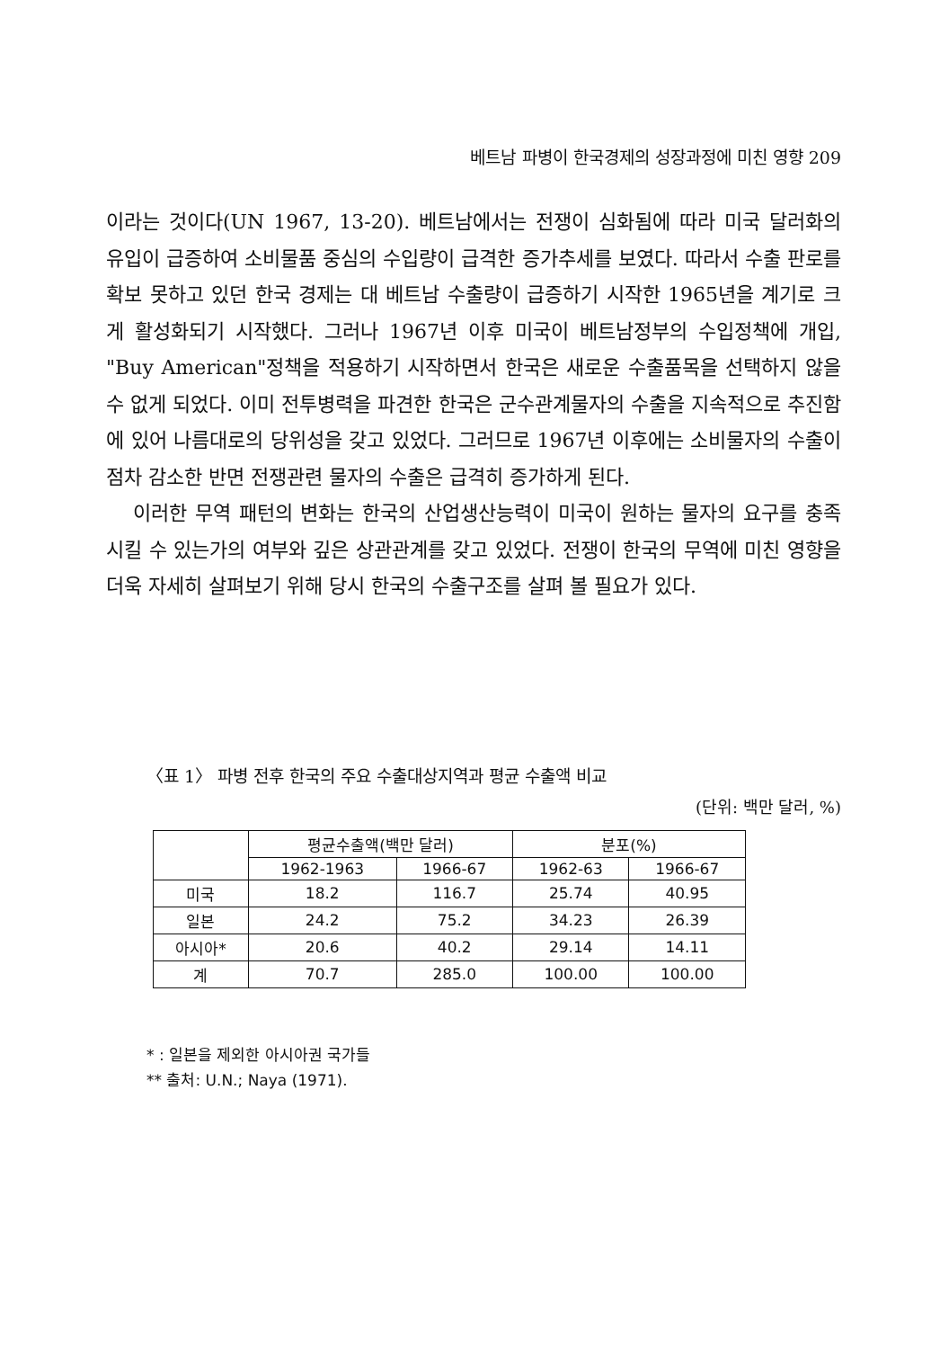베트남 파병이 한국경제의 성장과정에 미친 영향 209
이라는 것이다(UN 1967, 13-20). 베트남에서는 전쟁이 심화됨에 따라 미국 달러화의 유입이 급증하여 소비물품 중심의 수입량이 급격한 증가추세를 보였다. 따라서 수출 판로를 확보 못하고 있던 한국 경제는 대 베트남 수출량이 급증하기 시작한 1965년을 계기로 크게 활성화되기 시작했다. 그러나 1967년 이후 미국이 베트남정부의 수입정책에 개입, "Buy American"정책을 적용하기 시작하면서 한국은 새로운 수출품목을 선택하지 않을 수 없게 되었다. 이미 전투병력을 파견한 한국은 군수관계물자의 수출을 지속적으로 추진함에 있어 나름대로의 당위성을 갖고 있었다. 그러므로 1967년 이후에는 소비물자의 수출이 점차 감소한 반면 전쟁관련 물자의 수출은 급격히 증가하게 된다.
이러한 무역 패턴의 변화는 한국의 산업생산능력이 미국이 원하는 물자의 요구를 충족시킬 수 있는가의 여부와 깊은 상관관계를 갖고 있었다. 전쟁이 한국의 무역에 미친 영향을 더욱 자세히 살펴보기 위해 당시 한국의 수출구조를 살펴 볼 필요가 있다.
〈표 1〉 파병 전후 한국의 주요 수출대상지역과 평균 수출액 비교
(단위: 백만 달러, %)
| | 평균수출액(백만 달러) | | 분포(%) | |
| --- | --- | --- | --- | --- |
| | 1962-1963 | 1966-67 | 1962-63 | 1966-67 |
| 미국 | 18.2 | 116.7 | 25.74 | 40.95 |
| 일본 | 24.2 | 75.2 | 34.23 | 26.39 |
| 아시아* | 20.6 | 40.2 | 29.14 | 14.11 |
| 계 | 70.7 | 285.0 | 100.00 | 100.00 |
* : 일본을 제외한 아시아권 국가들
** 출처: U.N.; Naya (1971).